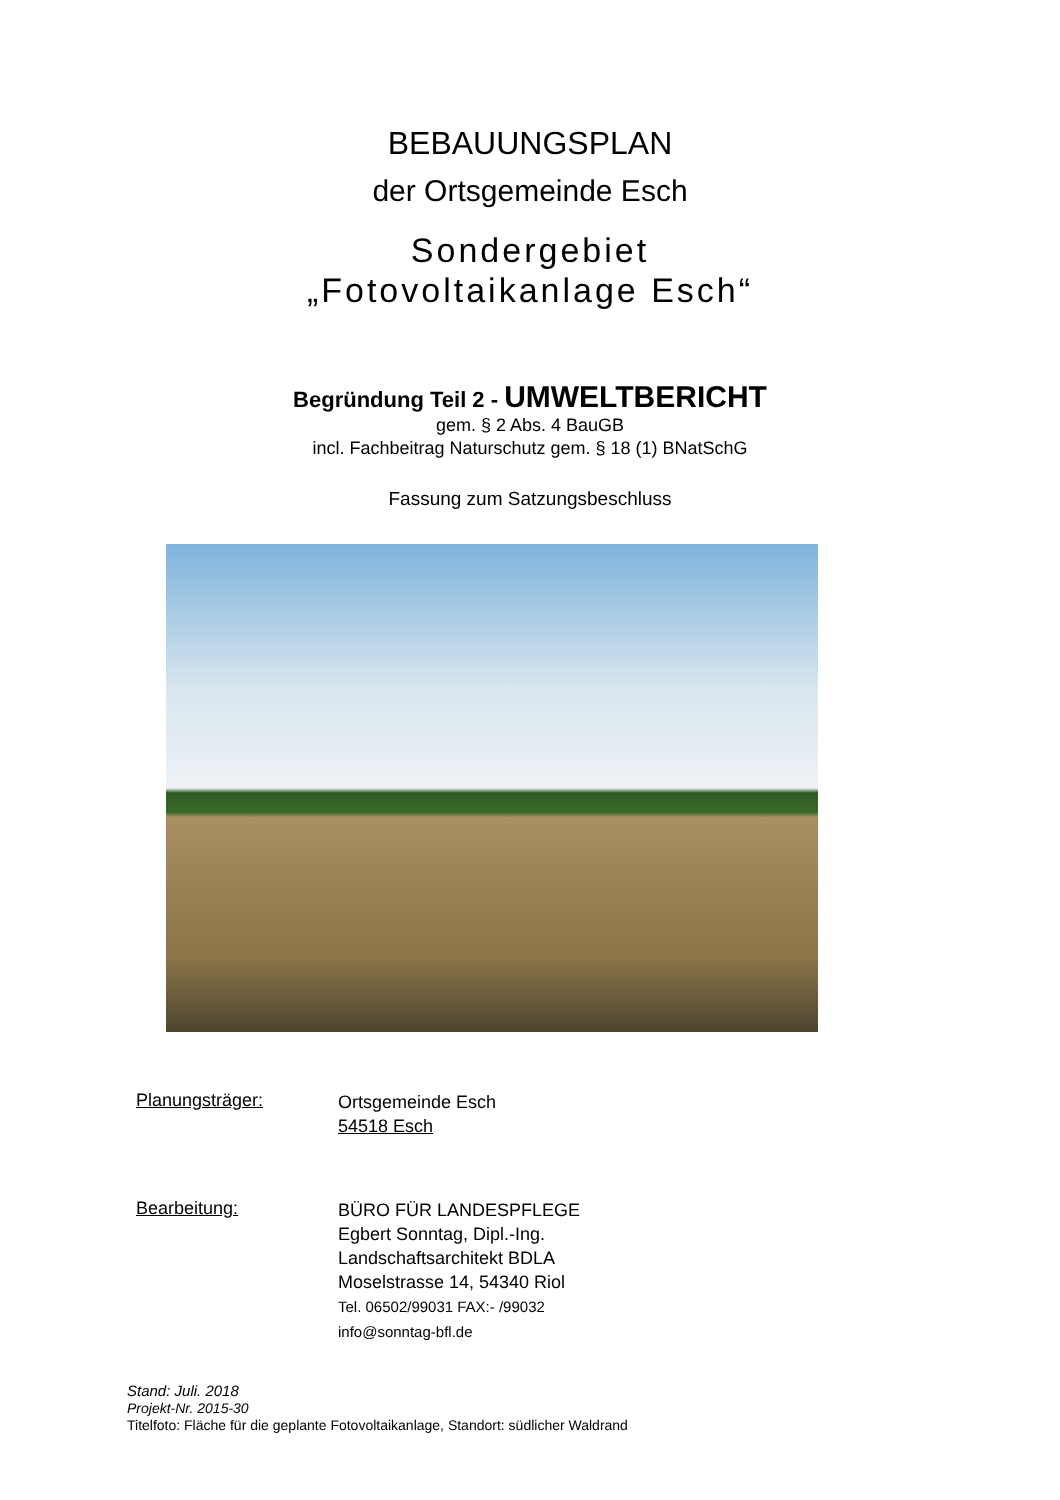BEBAUUNGSPLAN
der Ortsgemeinde Esch
Sondergebiet
„Fotovoltaikanlage Esch“
Begründung Teil 2 - UMWELTBERICHT
gem. § 2 Abs. 4 BauGB
incl. Fachbeitrag Naturschutz gem. § 18 (1) BNatSchG
Fassung zum Satzungsbeschluss
Planungsträger:
Ortsgemeinde Esch
54518 Esch
Bearbeitung:
BÜRO FÜR LANDESPFLEGE
Egbert Sonntag, Dipl.-Ing.
Landschaftsarchitekt BDLA
Moselstrasse 14, 54340 Riol
Tel. 06502/99031 FAX:- /99032
info@sonntag-bfl.de
Stand: Juli. 2018
Projekt-Nr. 2015-30
Titelfoto: Fläche für die geplante Fotovoltaikanlage, Standort: südlicher Waldrand